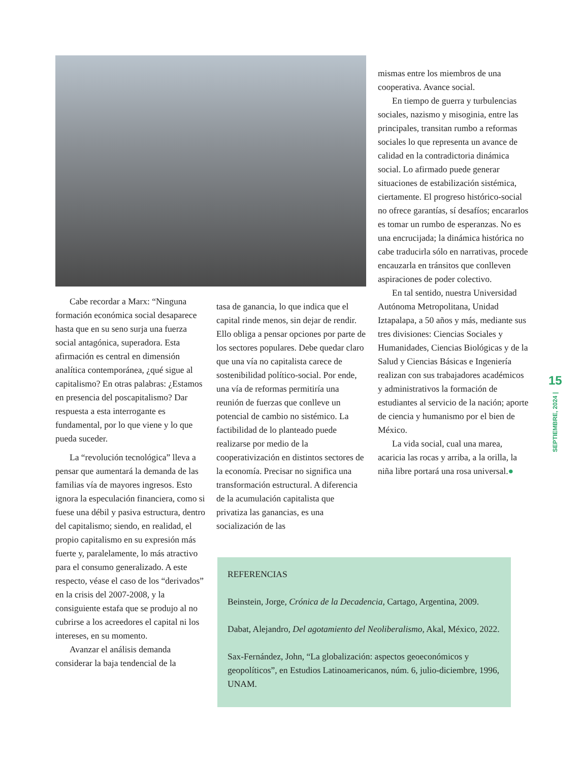Cabe recordar a Marx: “Ninguna formación económica social desaparece hasta que en su seno surja una fuerza social antagónica, superadora. Esta afirmación es central en dimensión analítica contemporánea, ¿qué sigue al capitalismo? En otras palabras: ¿Estamos en presencia del poscapitalismo? Dar respuesta a esta interrogante es fundamental, por lo que viene y lo que pueda suceder.
La “revolución tecnológica” lleva a pensar que aumentará la demanda de las familias vía de mayores ingresos. Esto ignora la especulación financiera, como si fuese una débil y pasiva estructura, dentro del capitalismo; siendo, en realidad, el propio capitalismo en su expresión más fuerte y, paralelamente, lo más atractivo para el consumo generalizado. A este respecto, véase el caso de los “derivados” en la crisis del 2007-2008, y la consiguiente estafa que se produjo al no cubrirse a los acreedores el capital ni los intereses, en su momento.
Avanzar el análisis demanda considerar la baja tendencial de la
tasa de ganancia, lo que indica que el capital rinde menos, sin dejar de rendir. Ello obliga a pensar opciones por parte de los sectores populares. Debe quedar claro que una vía no capitalista carece de sostenibilidad político-social. Por ende, una vía de reformas permitiría una reunión de fuerzas que conlleve un potencial de cambio no sistémico. La factibilidad de lo planteado puede realizarse por medio de la cooperativización en distintos sectores de la economía. Precisar no significa una transformación estructural. A diferencia de la acumulación capitalista que privatiza las ganancias, es una socialización de las
mismas entre los miembros de una cooperativa. Avance social.
En tiempo de guerra y turbulencias sociales, nazismo y misoginia, entre las principales, transitan rumbo a reformas sociales lo que representa un avance de calidad en la contradictoria dinámica social. Lo afirmado puede generar situaciones de estabilización sistémica, ciertamente. El progreso histórico-social no ofrece garantías, sí desafíos; encararlos es tomar un rumbo de esperanzas. No es una encrucijada; la dinámica histórica no cabe traducirla sólo en narrativas, procede encauzarla en tránsitos que conlleven aspiraciones de poder colectivo.
En tal sentido, nuestra Universidad Autónoma Metropolitana, Unidad Iztapalapa, a 50 años y más, mediante sus tres divisiones: Ciencias Sociales y Humanidades, Ciencias Biológicas y de la Salud y Ciencias Básicas e Ingeniería realizan con sus trabajadores académicos y administrativos la formación de estudiantes al servicio de la nación; aporte de ciencia y humanismo por el bien de México.
La vida social, cual una marea, acaricia las rocas y arriba, a la orilla, la niña libre portará una rosa universal.●
REFERENCIAS
Beinstein, Jorge, Crónica de la Decadencia, Cartago, Argentina, 2009.
Dabat, Alejandro, Del agotamiento del Neoliberalismo, Akal, México, 2022.
Sax-Fernández, John, “La globalización: aspectos geoeconómicos y geopolíticos”, en Estudios Latinoamericanos, núm. 6, julio-diciembre, 1996, UNAM.
15
SEPTIEMBRE, 2024 |